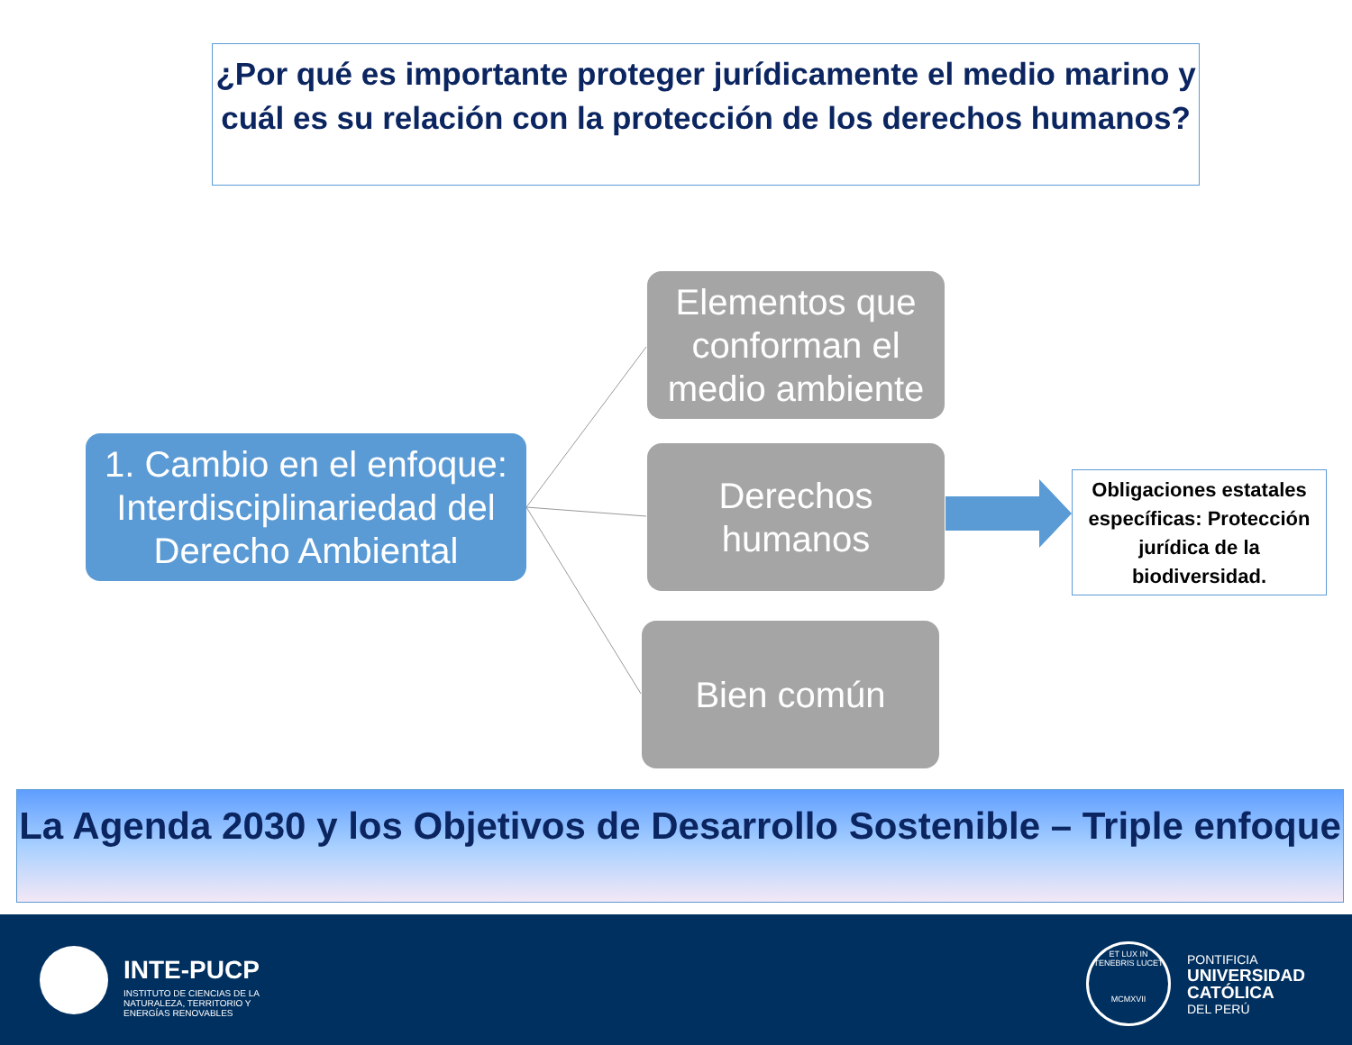¿Por qué es importante proteger jurídicamente el medio marino y cuál es su relación con la protección de los derechos humanos?
1. Cambio en el enfoque: Interdisciplinariedad del Derecho Ambiental
Elementos que conforman el medio ambiente
Derechos humanos
Bien común
Obligaciones estatales específicas: Protección jurídica de la biodiversidad.
La Agenda 2030 y los Objetivos de Desarrollo Sostenible – Triple enfoque
INTE-PUCP
INSTITUTO DE CIENCIAS DE LA
NATURALEZA, TERRITORIO Y
ENERGÍAS RENOVABLES
ET LUX IN TENEBRIS LUCET
MCMXVII
PONTIFICIA
UNIVERSIDAD
CATÓLICA
DEL PERÚ